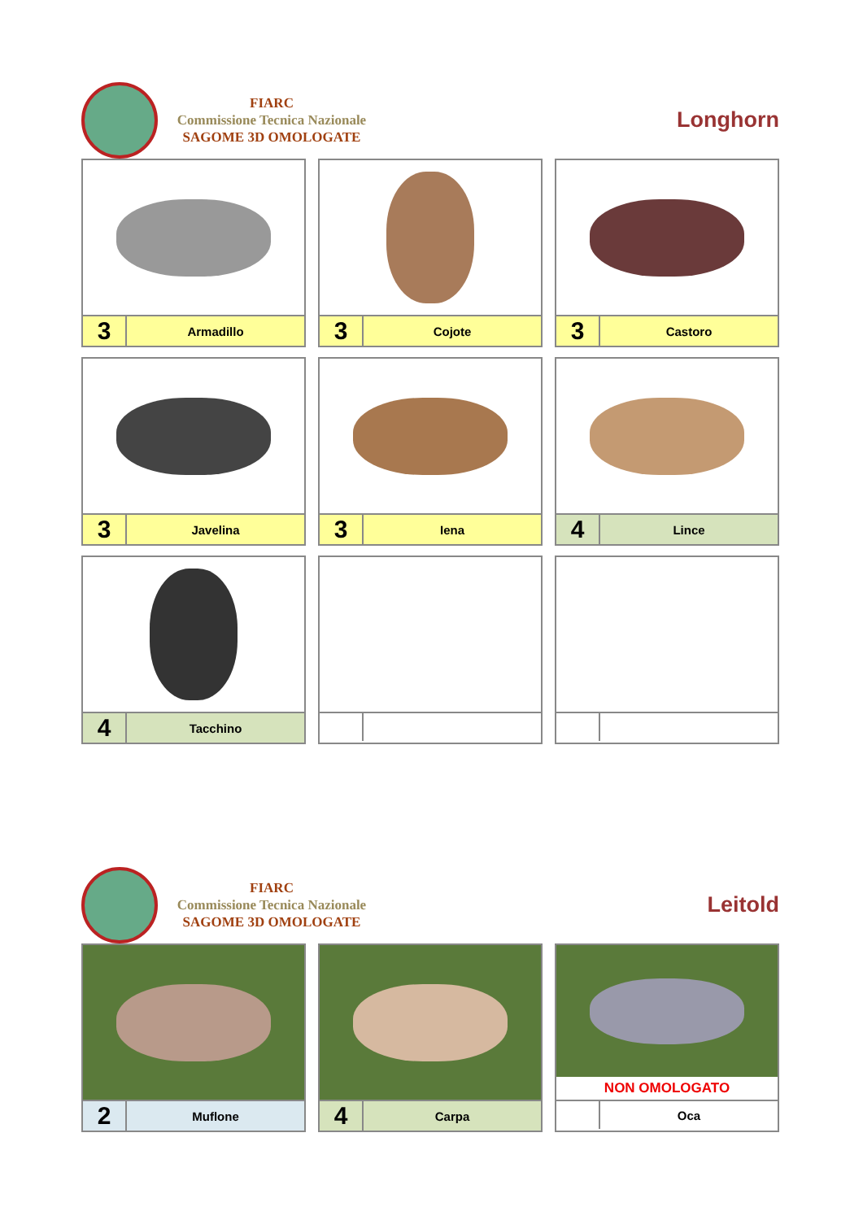FIARC
Commissione Tecnica Nazionale
SAGOME 3D OMOLOGATE
Longhorn
| 3 | Armadillo |
| 3 | Cojote |
| 3 | Castoro |
| 3 | Javelina |
| 3 | Iena |
| 4 | Lince |
| 4 | Tacchino |
FIARC
Commissione Tecnica Nazionale
SAGOME 3D OMOLOGATE
Leitold
| 2 | Muflone |
| 4 | Carpa |
NON OMOLOGATO
| | Oca |